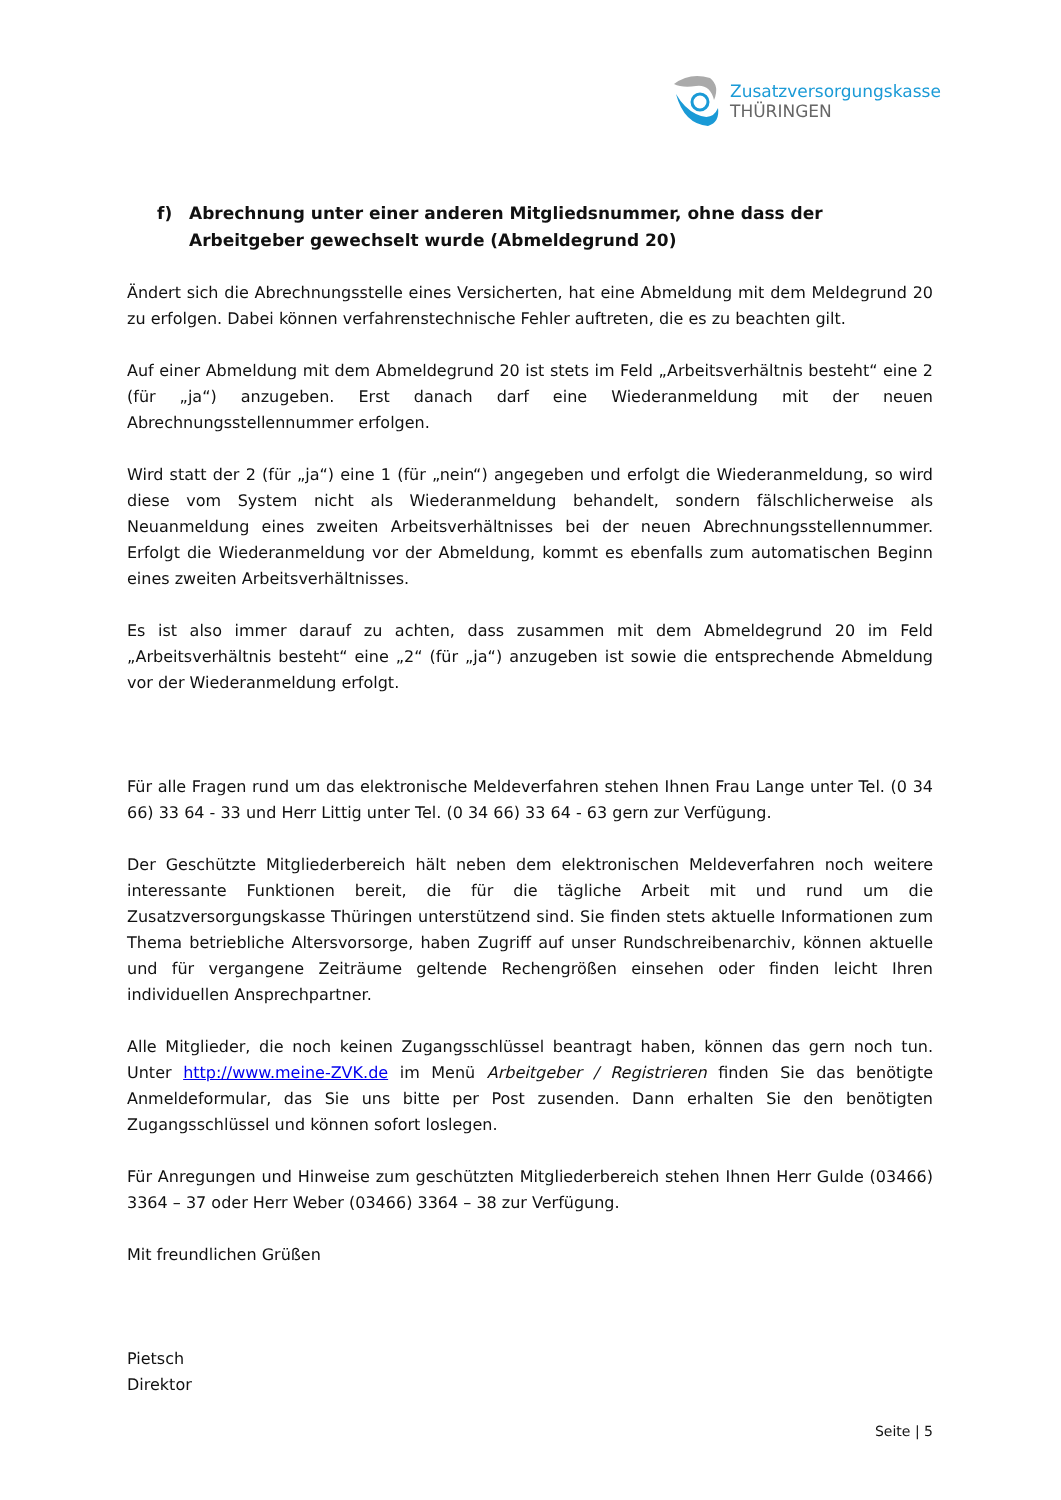Zusatzversorgungskasse
THÜRINGEN
f) Abrechnung unter einer anderen Mitgliedsnummer, ohne dass der Arbeitgeber gewechselt wurde (Abmeldegrund 20)
Ändert sich die Abrechnungsstelle eines Versicherten, hat eine Abmeldung mit dem Meldegrund 20 zu erfolgen. Dabei können verfahrenstechnische Fehler auftreten, die es zu beachten gilt.
Auf einer Abmeldung mit dem Abmeldegrund 20 ist stets im Feld „Arbeitsverhältnis besteht“ eine 2 (für „ja“) anzugeben. Erst danach darf eine Wiederanmeldung mit der neuen Abrechnungsstellennummer erfolgen.
Wird statt der 2 (für „ja“) eine 1 (für „nein“) angegeben und erfolgt die Wiederanmeldung, so wird diese vom System nicht als Wiederanmeldung behandelt, sondern fälschlicherweise als Neuanmeldung eines zweiten Arbeitsverhältnisses bei der neuen Abrechnungsstellennummer. Erfolgt die Wiederanmeldung vor der Abmeldung, kommt es ebenfalls zum automatischen Beginn eines zweiten Arbeitsverhältnisses.
Es ist also immer darauf zu achten, dass zusammen mit dem Abmeldegrund 20 im Feld „Arbeitsverhältnis besteht“ eine „2“ (für „ja“) anzugeben ist sowie die entsprechende Abmeldung vor der Wiederanmeldung erfolgt.
Für alle Fragen rund um das elektronische Meldeverfahren stehen Ihnen Frau Lange unter Tel. (0 34 66) 33 64 - 33 und Herr Littig unter Tel. (0 34 66) 33 64 - 63 gern zur Verfügung.
Der Geschützte Mitgliederbereich hält neben dem elektronischen Meldeverfahren noch weitere interessante Funktionen bereit, die für die tägliche Arbeit mit und rund um die Zusatzversorgungskasse Thüringen unterstützend sind. Sie finden stets aktuelle Informationen zum Thema betriebliche Altersvorsorge, haben Zugriff auf unser Rundschreibenarchiv, können aktuelle und für vergangene Zeiträume geltende Rechengrößen einsehen oder finden leicht Ihren individuellen Ansprechpartner.
Alle Mitglieder, die noch keinen Zugangsschlüssel beantragt haben, können das gern noch tun. Unter http://www.meine-ZVK.de im Menü Arbeitgeber / Registrieren finden Sie das benötigte Anmeldeformular, das Sie uns bitte per Post zusenden. Dann erhalten Sie den benötigten Zugangsschlüssel und können sofort loslegen.
Für Anregungen und Hinweise zum geschützten Mitgliederbereich stehen Ihnen Herr Gulde (03466) 3364 – 37 oder Herr Weber (03466) 3364 – 38 zur Verfügung.
Mit freundlichen Grüßen
Pietsch
Direktor
Seite | 5